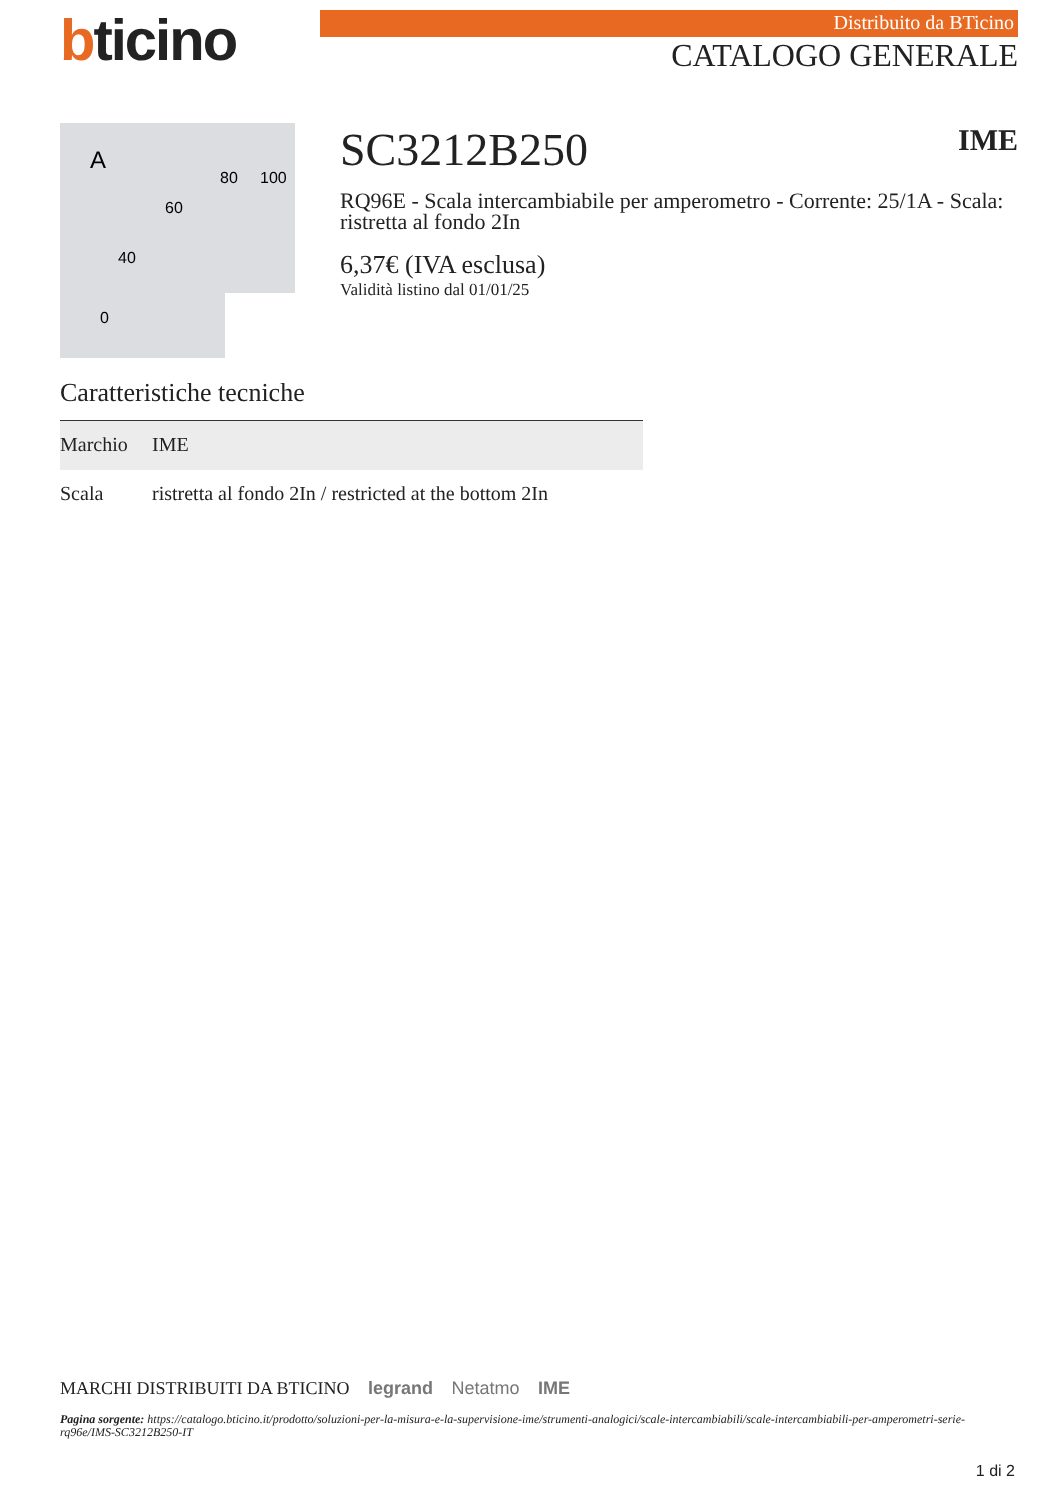bticino
Distribuito da BTicino
CATALOGO GENERALE
A
80
100
60
40
0
SC3212B250 IME
RQ96E - Scala intercambiabile per amperometro - Corrente: 25/1A - Scala: ristretta al fondo 2In
6,37€ (IVA esclusa)
Validità listino dal 01/01/25
Caratteristiche tecniche
| Marchio | IME |
| Scala | ristretta al fondo 2In / restricted at the bottom 2In |
MARCHI DISTRIBUITI DA BTICINO legrand Netatmo IME
Pagina sorgente: https://catalogo.bticino.it/prodotto/soluzioni-per-la-misura-e-la-supervisione-ime/strumenti-analogici/scale-intercambiabili/scale-intercambiabili-per-amperometri-serie-rq96e/IMS-SC3212B250-IT
1 di 2